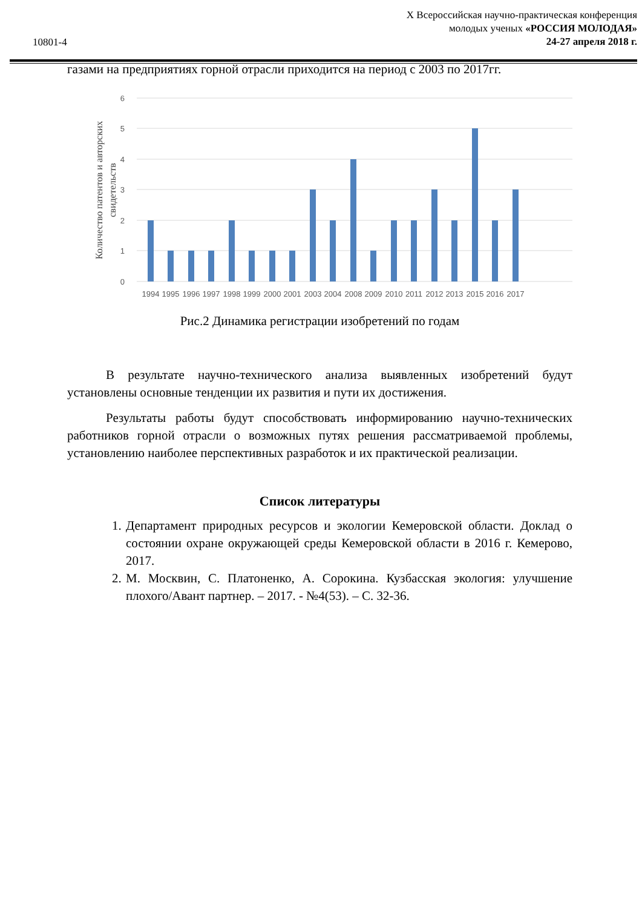10801-4
X Всероссийская научно-практическая конференция
молодых ученых «РОССИЯ МОЛОДАЯ»
24-27 апреля 2018 г.
газами на предприятиях горной отрасли приходится на период с 2003 по 2017гг.
6
5
4
3
2
1
0
1994
1995
1996
1997
1998
1999
2000
2001
2003
2004
2008
2009
2010
2011
2012
2013
2015
2016
2017
Количество патентов и авторских
свидетельств
Рис.2 Динамика регистрации изобретений по годам
В результате научно-технического анализа выявленных изобретений будут установлены основные тенденции их развития и пути их достижения.
Результаты работы будут способствовать информированию научно-технических работников горной отрасли о возможных путях решения рассматриваемой проблемы, установлению наиболее перспективных разработок и их практической реализации.
Список литературы
1. Департамент природных ресурсов и экологии Кемеровской области. Доклад о состоянии охране окружающей среды Кемеровской области в 2016 г. Кемерово, 2017.
2. М. Москвин, С. Платоненко, А. Сорокина. Кузбасская экология: улучшение плохого/Авант партнер. – 2017. - №4(53). – С. 32-36.